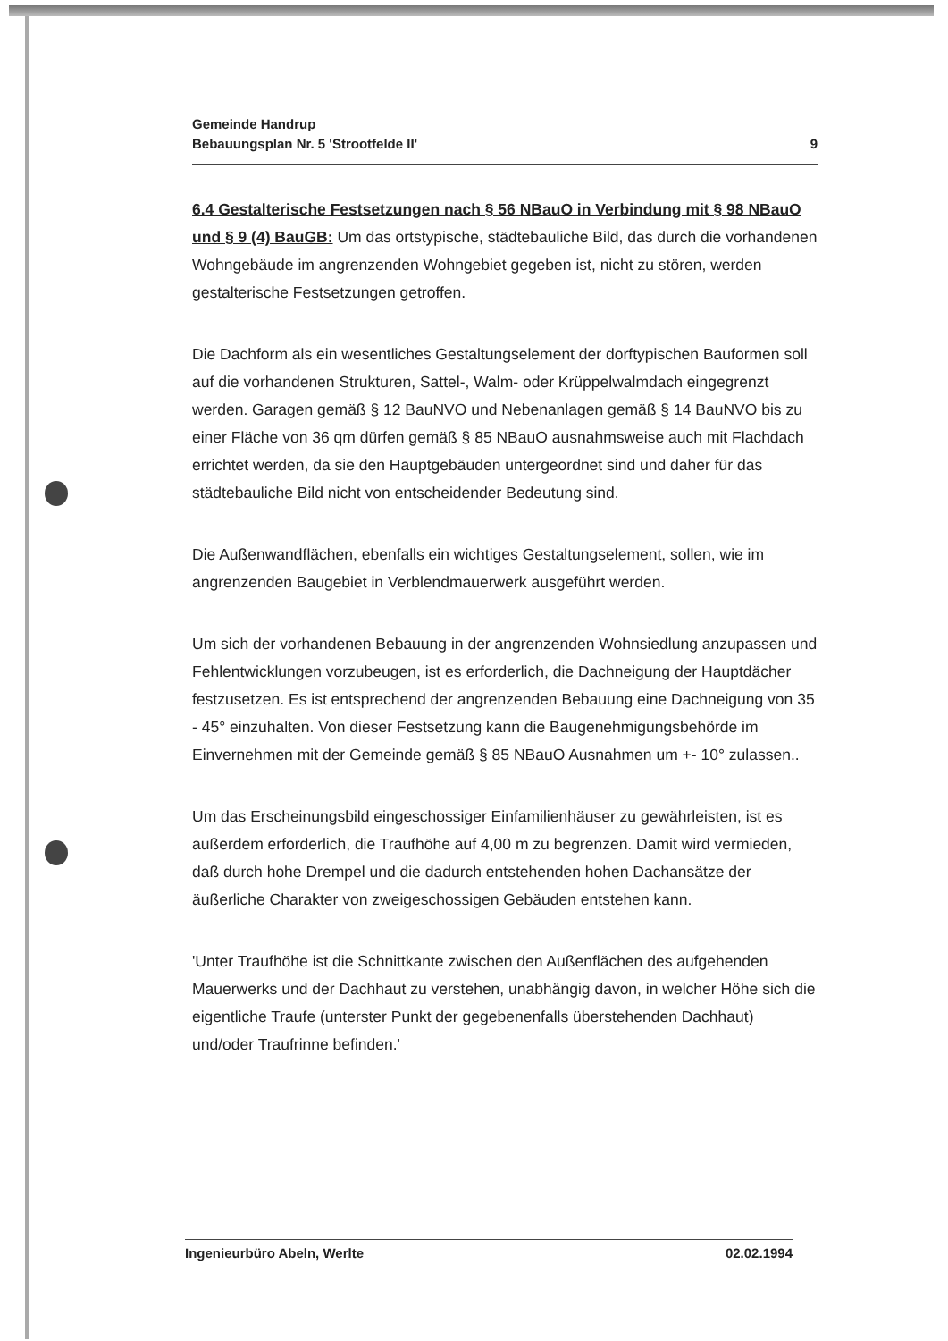Gemeinde Handrup
Bebauungsplan Nr. 5 'Strootfelde II'
9
6.4 Gestalterische Festsetzungen nach § 56 NBauO in Verbindung mit § 98 NBauO und § 9 (4) BauGB: Um das ortstypische, städtebauliche Bild, das durch die vorhandenen Wohngebäude im angrenzenden Wohngebiet gegeben ist, nicht zu stören, werden gestalterische Festsetzungen getroffen.
Die Dachform als ein wesentliches Gestaltungselement der dorftypischen Bauformen soll auf die vorhandenen Strukturen, Sattel-, Walm- oder Krüppelwalmdach eingegrenzt werden. Garagen gemäß § 12 BauNVO und Nebenanlagen gemäß § 14 BauNVO bis zu einer Fläche von 36 qm dürfen gemäß § 85 NBauO ausnahmsweise auch mit Flachdach errichtet werden, da sie den Hauptgebäuden untergeordnet sind und daher für das städtebauliche Bild nicht von entscheidender Bedeutung sind.
Die Außenwandflächen, ebenfalls ein wichtiges Gestaltungselement, sollen, wie im angrenzenden Baugebiet in Verblendmauerwerk ausgeführt werden.
Um sich der vorhandenen Bebauung in der angrenzenden Wohnsiedlung anzupassen und Fehlentwicklungen vorzubeugen, ist es erforderlich, die Dachneigung der Hauptdächer festzusetzen. Es ist entsprechend der angrenzenden Bebauung eine Dachneigung von 35 - 45° einzuhalten. Von dieser Festsetzung kann die Baugenehmigungsbehörde im Einvernehmen mit der Gemeinde gemäß § 85 NBauO Ausnahmen um +- 10° zulassen..
Um das Erscheinungsbild eingeschossiger Einfamilienhäuser zu gewährleisten, ist es außerdem erforderlich, die Traufhöhe auf 4,00 m zu begrenzen. Damit wird vermieden, daß durch hohe Drempel und die dadurch entstehenden hohen Dachansätze der äußerliche Charakter von zweigeschossigen Gebäuden entstehen kann.
'Unter Traufhöhe ist die Schnittkante zwischen den Außenflächen des aufgehenden Mauerwerks und der Dachhaut zu verstehen, unabhängig davon, in welcher Höhe sich die eigentliche Traufe (unterster Punkt der gegebenenfalls überstehenden Dachhaut) und/oder Traufrinne befinden.'
Ingenieurbüro Abeln, Werlte 02.02.1994